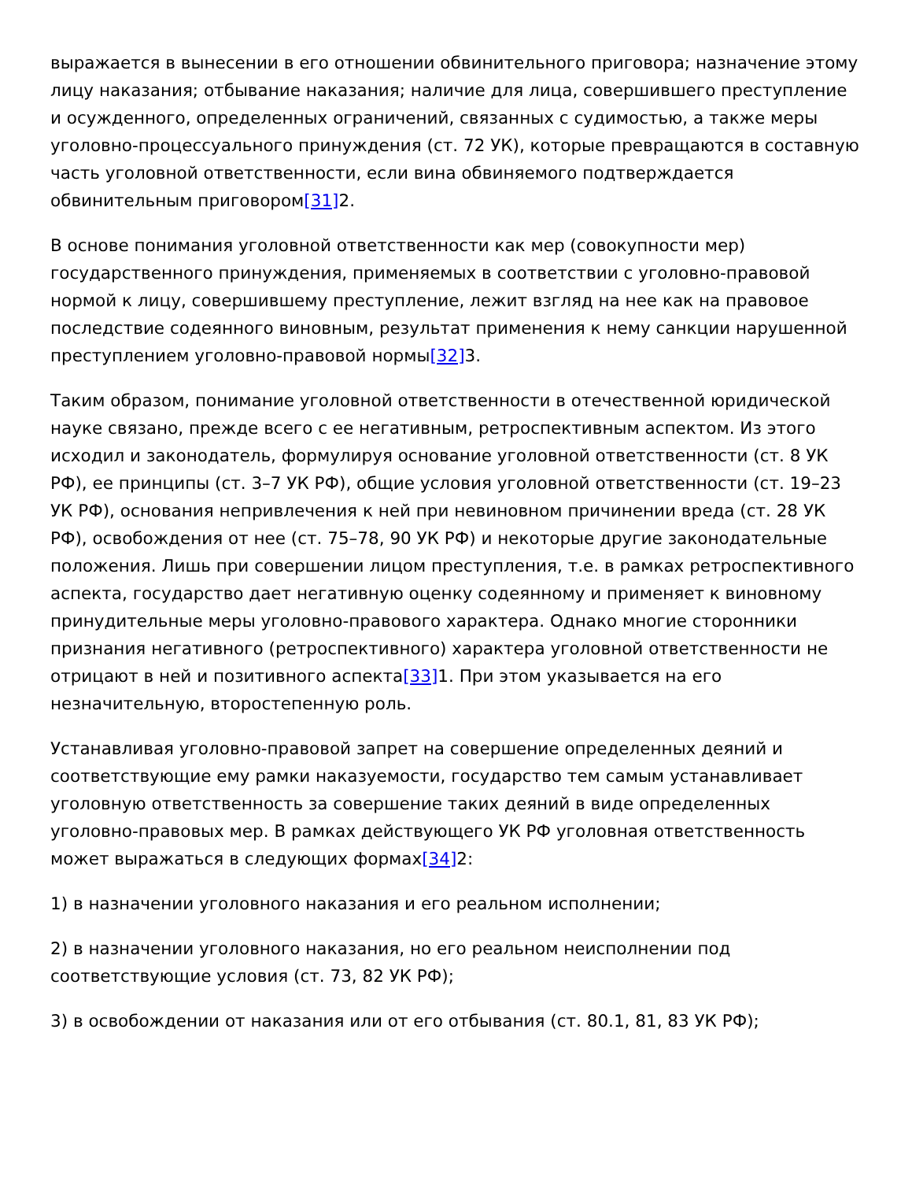выражается в вынесении в его отношении обвинительного приговора; назначение этому лицу наказания; отбывание наказания; наличие для лица, совершившего преступление и осужденного, определенных ограничений, связанных с судимостью, а также меры уголовно-процессуального принуждения (ст. 72 УК), которые превращаются в составную часть уголовной ответственности, если вина обвиняемого подтверждается обвинительным приговором[31] 2.
В основе понимания уголовной ответственности как мер (совокупности мер) государственного принуждения, применяемых в соответствии с уголовно-правовой нормой к лицу, совершившему преступление, лежит взгляд на нее как на правовое последствие содеянного виновным, результат применения к нему санкции нарушенной преступлением уголовно-правовой нормы[32] 3.
Таким образом, понимание уголовной ответственности в отечественной юридической науке связано, прежде всего с ее негативным, ретроспективным аспектом. Из этого исходил и законодатель, формулируя основание уголовной ответственности (ст. 8 УК РФ), ее принципы (ст. 3–7 УК РФ), общие условия уголовной ответственности (ст. 19–23 УК РФ), основания непривлечения к ней при невиновном причинении вреда (ст. 28 УК РФ), освобождения от нее (ст. 75–78, 90 УК РФ) и некоторые другие законодательные положения. Лишь при совершении лицом преступления, т.е. в рамках ретроспективного аспекта, государство дает негативную оценку содеянному и применяет к виновному принудительные меры уголовно-правового характера. Однако многие сторонники признания негативного (ретроспективного) характера уголовной ответственности не отрицают в ней и позитивного аспекта[33] 1. При этом указывается на его незначительную, второстепенную роль.
Устанавливая уголовно-правовой запрет на совершение определенных деяний и соответствующие ему рамки наказуемости, государство тем самым устанавливает уголовную ответственность за совершение таких деяний в виде определенных уголовно-правовых мер. В рамках действующего УК РФ уголовная ответственность может выражаться в следующих формах[34] 2:
1) в назначении уголовного наказания и его реальном исполнении;
2) в назначении уголовного наказания, но его реальном неисполнении под соответствующие условия (ст. 73, 82 УК РФ);
3) в освобождении от наказания или от его отбывания (ст. 80.1, 81, 83 УК РФ);